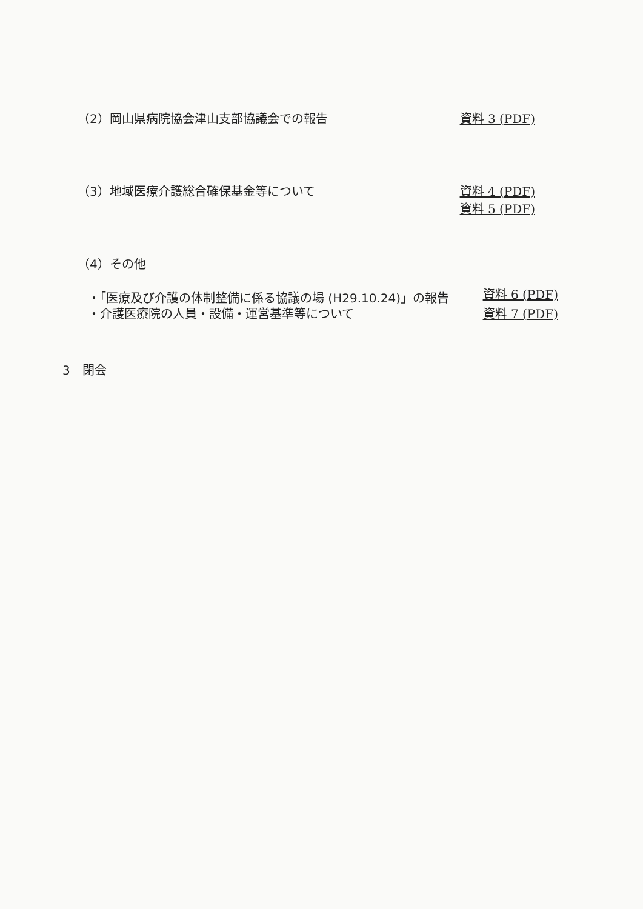（2）岡山県病院協会津山支部協議会での報告 資料 3 (PDF)
（3）地域医療介護総合確保基金等について 資料 4 (PDF)
資料 5 (PDF)
（4）その他
・「医療及び介護の体制整備に係る協議の場 (H29.10.24)」の報告 資料 6 (PDF)
・介護医療院の人員・設備・運営基準等について 資料 7 (PDF)
3　閉会